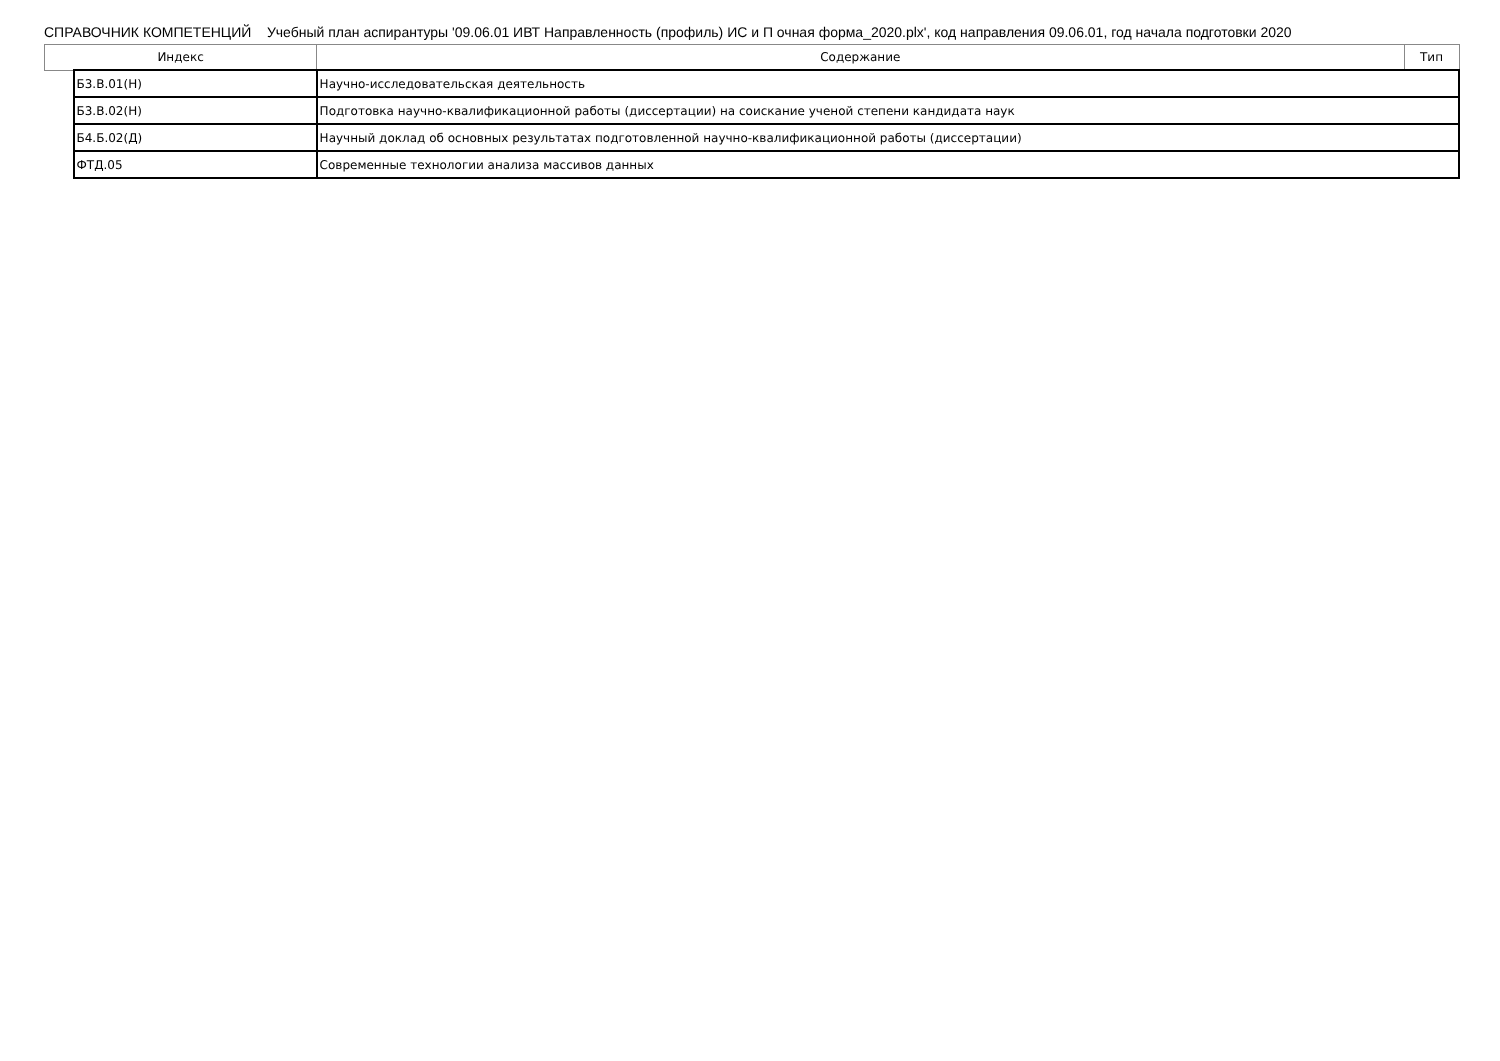СПРАВОЧНИК КОМПЕТЕНЦИЙ Учебный план аспирантуры '09.06.01 ИВТ Направленность (профиль) ИС и П очная форма_2020.plx', код направления 09.06.01, год начала подготовки 2020
| Индекс | | Содержание | Тип |
| --- | --- | --- | --- |
| | Б3.В.01(Н) | Научно-исследовательская деятельность | |
| | Б3.В.02(Н) | Подготовка научно-квалификационной работы (диссертации) на соискание ученой степени кандидата наук | |
| | Б4.Б.02(Д) | Научный доклад об основных результатах подготовленной научно-квалификационной работы (диссертации) | |
| | ФТД.05 | Современные технологии анализа массивов данных | |